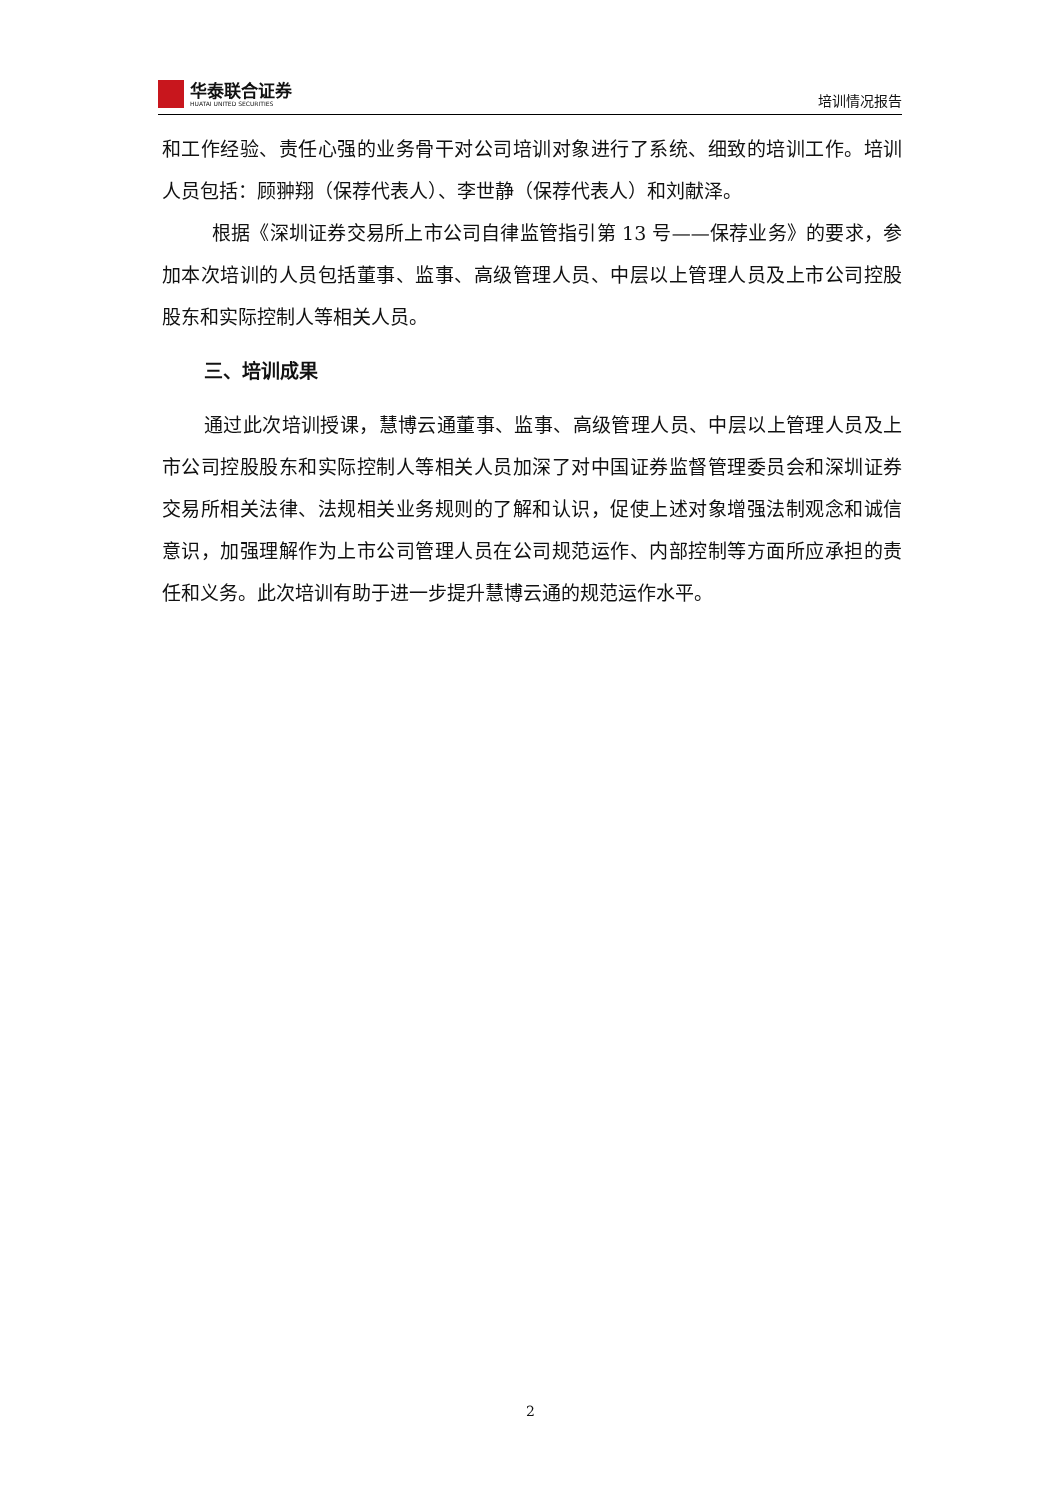华泰联合证券
HUATAI UNITED SECURITIES
培训情况报告
和工作经验、责任心强的业务骨干对公司培训对象进行了系统、细致的培训工作。培训人员包括：顾翀翔（保荐代表人）、李世静（保荐代表人）和刘献泽。
根据《深圳证券交易所上市公司自律监管指引第 13 号——保荐业务》的要求，参加本次培训的人员包括董事、监事、高级管理人员、中层以上管理人员及上市公司控股股东和实际控制人等相关人员。
三、培训成果
通过此次培训授课，慧博云通董事、监事、高级管理人员、中层以上管理人员及上市公司控股股东和实际控制人等相关人员加深了对中国证券监督管理委员会和深圳证券交易所相关法律、法规相关业务规则的了解和认识，促使上述对象增强法制观念和诚信意识，加强理解作为上市公司管理人员在公司规范运作、内部控制等方面所应承担的责任和义务。此次培训有助于进一步提升慧博云通的规范运作水平。
2